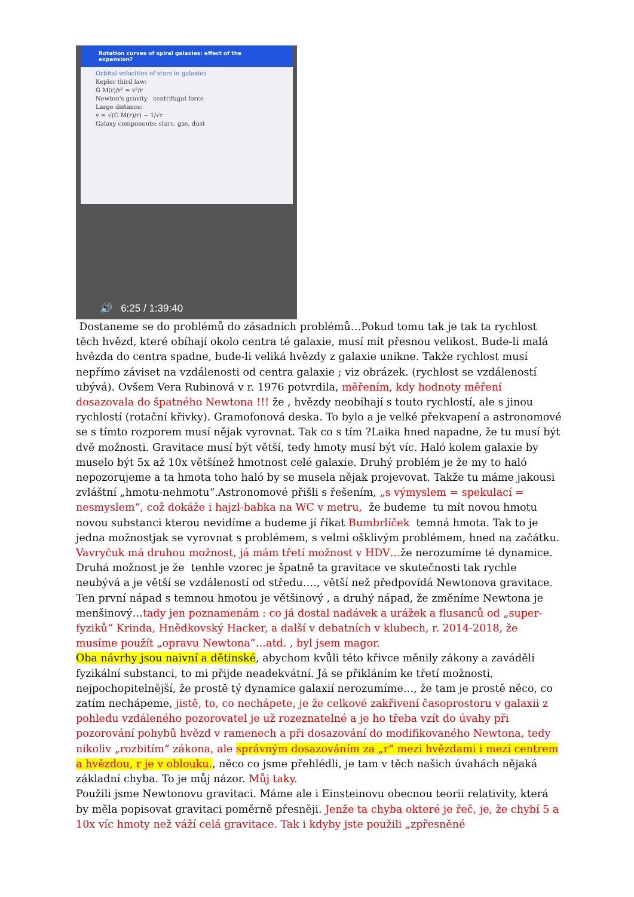Rotation curves of spiral galaxies: effect of the expansion?
Orbital velocities of stars in galaxies
Kepler third law:
G M(r)/r² = v²/r
Newton's gravity centrifugal force
Large distance:
v = √(G M(r)/r) ~ 1/√r
Galaxy components: stars, gas, dust
🔊 6:25 / 1:39:40
Dostaneme se do problémů do zásadních problémů…Pokud tomu tak je tak ta rychlost těch hvězd, které obíhají okolo centra té galaxie, musí mít přesnou velikost. Bude-li malá hvězda do centra spadne, bude-li veliká hvězdy z galaxie unikne. Takže rychlost musí nepřímo záviset na vzdálenosti od centra galaxie ; viz obrázek. (rychlost se vzdáleností ubývá). Ovšem Vera Rubinová v r. 1976 potvrdila, měřením, kdy hodnoty měření dosazovala do špatného Newtona !!! že , hvězdy neobíhají s touto rychlostí, ale s jinou rychlostí (rotační křivky). Gramofonová deska. To bylo a je velké překvapení a astronomové se s tímto rozporem musí nějak vyrovnat. Tak co s tím ?Laika hned napadne, že tu musí být dvě možnosti. Gravitace musí být větší, tedy hmoty musí být víc. Haló kolem galaxie by muselo být 5x až 10x většínež hmotnost celé galaxie. Druhý problém je že my to haló nepozorujeme a ta hmota toho haló by se musela nějak projevovat. Takže tu máme jakousi zvláštní „hmotu-nehmotu“.Astronomové přišli s řešením, „s výmyslem = spekulací = nesmyslem“, což dokáže i hajzl-babka na WC v metru, že budeme tu mít novou hmotu novou substanci kterou nevidíme a budeme jí říkat Bumbrlíček temná hmota. Tak to je jedna možnostjak se vyrovnat s problémem, s velmi ošklivým problémem, hned na začátku. Vavryčuk má druhou možnost, já mám třetí možnost v HDV…že nerozumíme té dynamice. Druhá možnost je že tenhle vzorec je špatně ta gravitace ve skutečnosti tak rychle neubývá a je větší se vzdáleností od středu…., větší než předpovídá Newtonova gravitace. Ten první nápad s temnou hmotou je většinový , a druhý nápad, že změníme Newtona je menšinový…tady jen poznamenám : co já dostal nadávek a urážek a flusanců od „super-fyziků“ Krinda, Hnědkovský Hacker, a další v debatních v klubech, r. 2014-2018, že musíme použít „opravu Newtona“…atd. , byl jsem magor.
Oba návrhy jsou naivní a dětinské, abychom kvůli této křivce měnily zákony a zaváděli fyzikální substanci, to mi přijde neadekvátní. Já se přikláním ke třetí možnosti, nejpochopitelnější, že prostě tý dynamice galaxií nerozumíme…, že tam je prostě něco, co zatím nechápeme, jistě, to, co nechápete, je že celkové zakřivení časoprostoru v galaxii z pohledu vzdáleného pozorovatel je už rozeznatelné a je ho třeba vzít do úvahy při pozorování pohybů hvězd v ramenech a při dosazování do modifikovaného Newtona, tedy nikoliv „rozbitím“ zákona, ale správným dosazováním za „r“ mezi hvězdami i mezi centrem a hvězdou, r je v oblouku., něco co jsme přehlédli, je tam v těch našich úvahách nějaká základní chyba. To je můj názor. Můj taky.
Použili jsme Newtonovu gravitaci. Máme ale i Einsteinovu obecnou teorii relativity, která by měla popisovat gravitaci poměrně přesněji. Jenže ta chyba okteré je řeč, je, že chybí 5 a 10x víc hmoty než váží celá gravitace. Tak i kdyby jste použili „zpřesněné